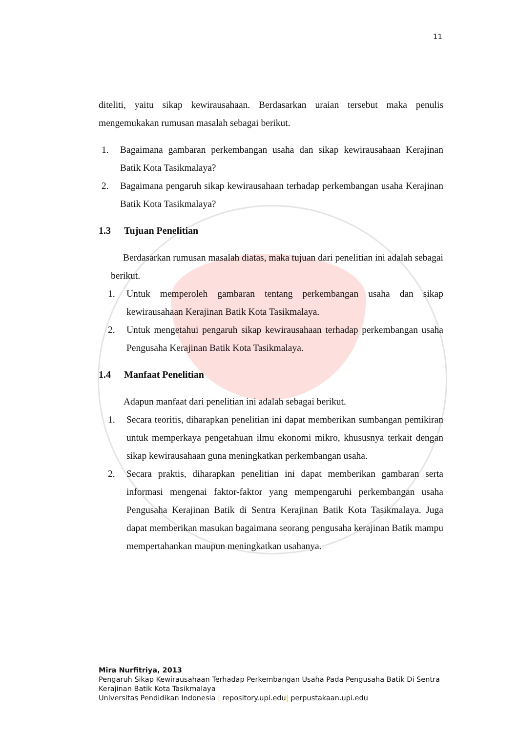11
diteliti, yaitu sikap kewirausahaan. Berdasarkan uraian tersebut maka penulis mengemukakan rumusan masalah sebagai berikut.
1. Bagaimana gambaran perkembangan usaha dan sikap kewirausahaan Kerajinan Batik Kota Tasikmalaya?
2. Bagaimana pengaruh sikap kewirausahaan terhadap perkembangan usaha Kerajinan Batik Kota Tasikmalaya?
1.3 Tujuan Penelitian
Berdasarkan rumusan masalah diatas, maka tujuan dari penelitian ini adalah sebagai berikut.
1. Untuk memperoleh gambaran tentang perkembangan usaha dan sikap kewirausahaan Kerajinan Batik Kota Tasikmalaya.
2. Untuk mengetahui pengaruh sikap kewirausahaan terhadap perkembangan usaha Pengusaha Kerajinan Batik Kota Tasikmalaya.
1.4 Manfaat Penelitian
Adapun manfaat dari penelitian ini adalah sebagai berikut.
1. Secara teoritis, diharapkan penelitian ini dapat memberikan sumbangan pemikiran untuk memperkaya pengetahuan ilmu ekonomi mikro, khususnya terkait dengan sikap kewirausahaan guna meningkatkan perkembangan usaha.
2. Secara praktis, diharapkan penelitian ini dapat memberikan gambaran serta informasi mengenai faktor-faktor yang mempengaruhi perkembangan usaha Pengusaha Kerajinan Batik di Sentra Kerajinan Batik Kota Tasikmalaya. Juga dapat memberikan masukan bagaimana seorang pengusaha kerajinan Batik mampu mempertahankan maupun meningkatkan usahanya.
Mira Nurfitriya, 2013
Pengaruh Sikap Kewirausahaan Terhadap Perkembangan Usaha Pada Pengusaha Batik Di Sentra
Kerajinan Batik Kota Tasikmalaya
Universitas Pendidikan Indonesia | repository.upi.edu| perpustakaan.upi.edu